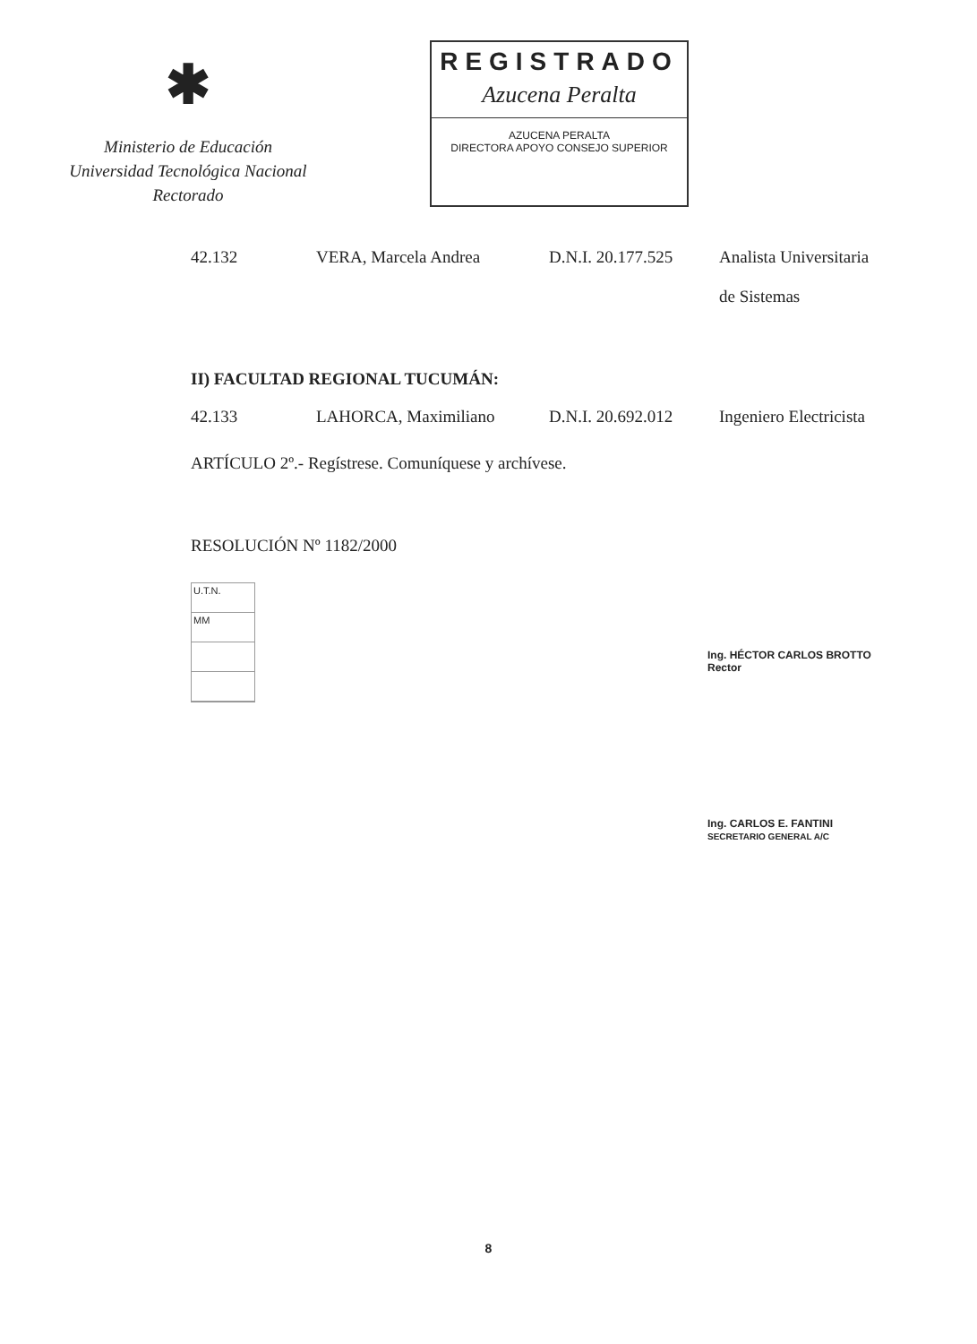✱
Ministerio de Educación
Universidad Tecnológica Nacional
Rectorado
REGISTRADO
Azucena Peralta
AZUCENA PERALTA
DIRECTORA APOYO CONSEJO SUPERIOR
42.132 VERA, Marcela Andrea D.N.I. 20.177.525
Analista Universitaria
de Sistemas
II) FACULTAD REGIONAL TUCUMÁN:
42.133 LAHORCA, Maximiliano D.N.I. 20.692.012
Ingeniero Electricista
ARTÍCULO 2º.- Regístrese. Comuníquese y archívese.
RESOLUCIÓN Nº 1182/2000
U.T.N.
MM
Ing. HÉCTOR CARLOS BROTTO
Rector
Ing. CARLOS E. FANTINI
SECRETARIO GENERAL A/C
8